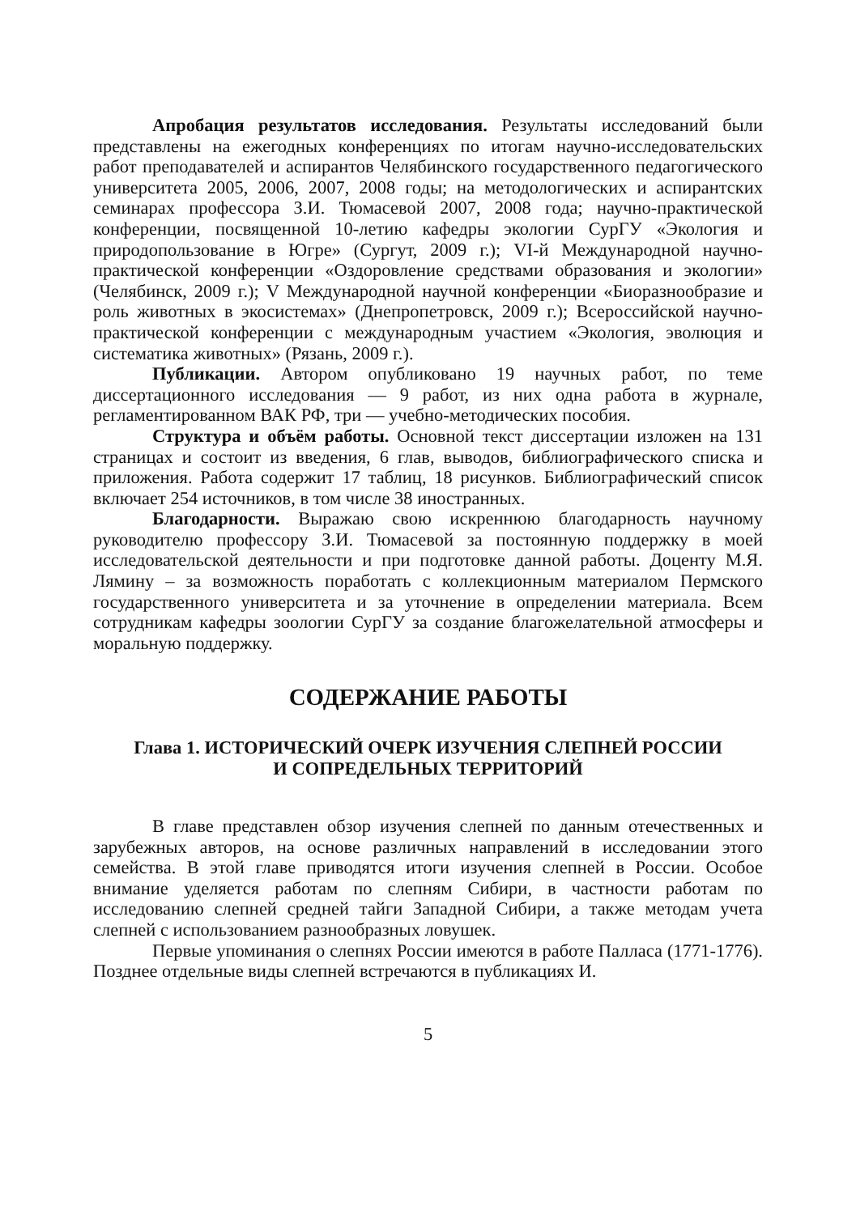Апробация результатов исследования. Результаты исследований были представлены на ежегодных конференциях по итогам научно-исследовательских работ преподавателей и аспирантов Челябинского государственного педагогического университета 2005, 2006, 2007, 2008 годы; на методологических и аспирантских семинарах профессора З.И. Тюмасевой 2007, 2008 года; научно-практической конференции, посвященной 10-летию кафедры экологии СурГУ «Экология и природопользование в Югре» (Сургут, 2009 г.); VI-й Международной научно-практической конференции «Оздоровление средствами образования и экологии» (Челябинск, 2009 г.); V Международной научной конференции «Биоразнообразие и роль животных в экосистемах» (Днепропетровск, 2009 г.); Всероссийской научно-практической конференции с международным участием «Экология, эволюция и систематика животных» (Рязань, 2009 г.).
Публикации. Автором опубликовано 19 научных работ, по теме диссертационного исследования — 9 работ, из них одна работа в журнале, регламентированном ВАК РФ, три — учебно-методических пособия.
Структура и объём работы. Основной текст диссертации изложен на 131 страницах и состоит из введения, 6 глав, выводов, библиографического списка и приложения. Работа содержит 17 таблиц, 18 рисунков. Библиографический список включает 254 источников, в том числе 38 иностранных.
Благодарности. Выражаю свою искреннюю благодарность научному руководителю профессору З.И. Тюмасевой за постоянную поддержку в моей исследовательской деятельности и при подготовке данной работы. Доценту М.Я. Лямину – за возможность поработать с коллекционным материалом Пермского государственного университета и за уточнение в определении материала. Всем сотрудникам кафедры зоологии СурГУ за создание благожелательной атмосферы и моральную поддержку.
СОДЕРЖАНИЕ РАБОТЫ
Глава 1. ИСТОРИЧЕСКИЙ ОЧЕРК ИЗУЧЕНИЯ СЛЕПНЕЙ РОССИИ
И СОПРЕДЕЛЬНЫХ ТЕРРИТОРИЙ
В главе представлен обзор изучения слепней по данным отечественных и зарубежных авторов, на основе различных направлений в исследовании этого семейства. В этой главе приводятся итоги изучения слепней в России. Особое внимание уделяется работам по слепням Сибири, в частности работам по исследованию слепней средней тайги Западной Сибири, а также методам учета слепней с использованием разнообразных ловушек.
Первые упоминания о слепнях России имеются в работе Палласа (1771-1776). Позднее отдельные виды слепней встречаются в публикациях И.
5